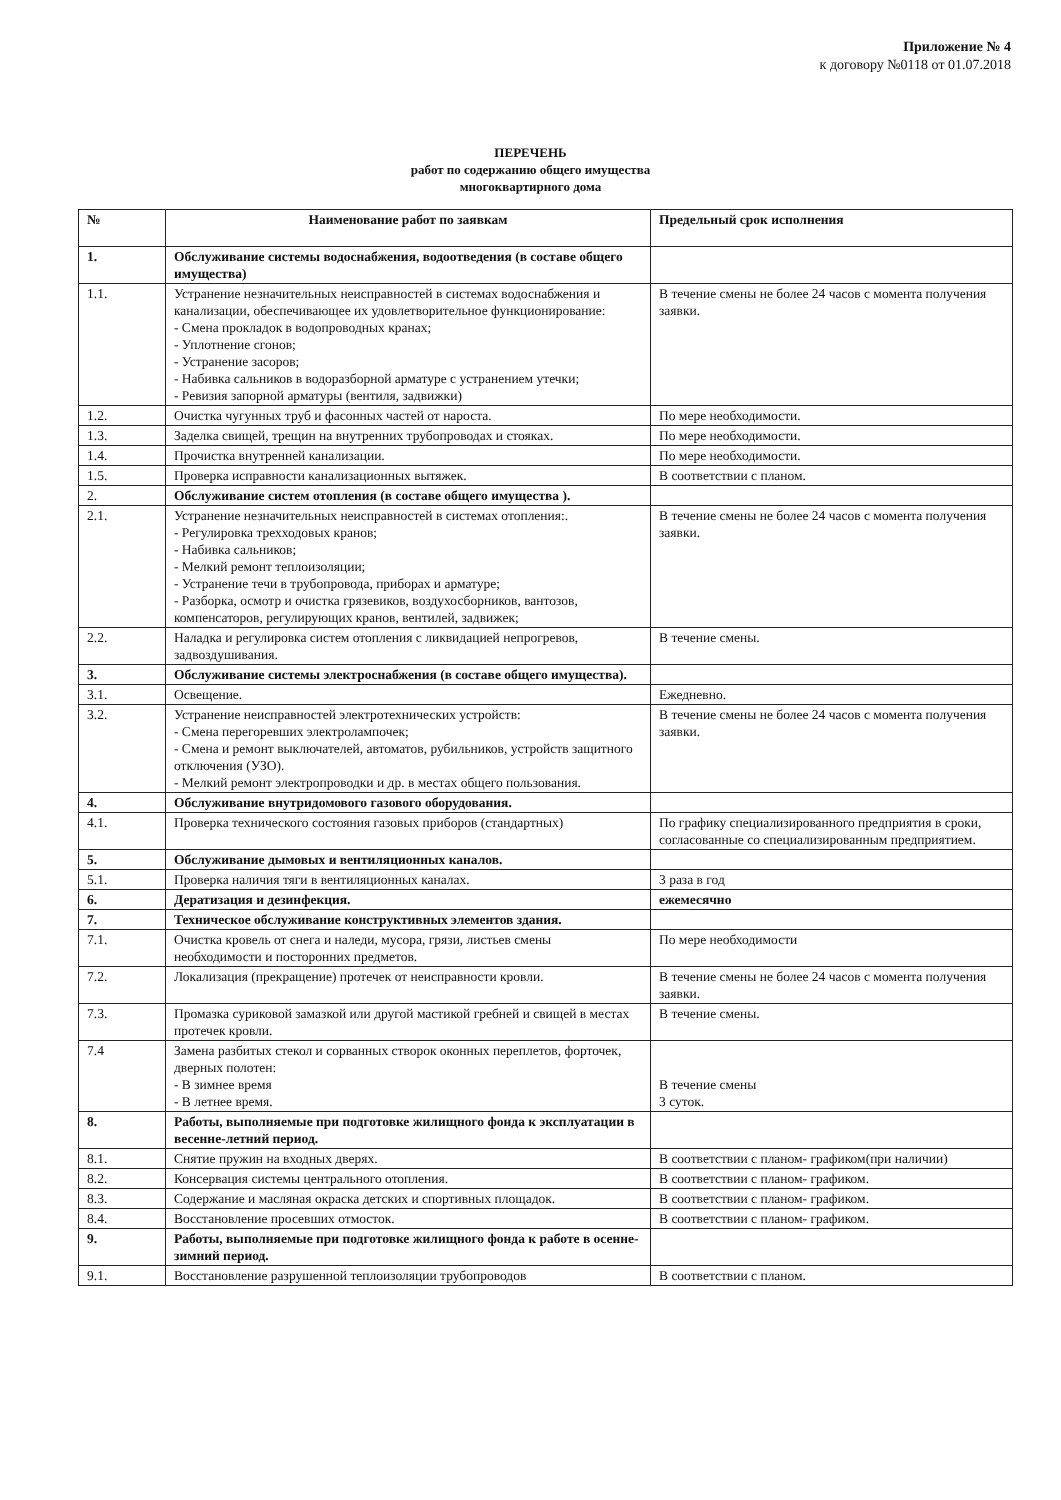Приложение № 4
к договору №0118 от 01.07.2018
ПЕРЕЧЕНЬ
работ по содержанию общего имущества
многоквартирного дома
| № | Наименование работ по заявкам | Предельный срок исполнения |
| --- | --- | --- |
| 1. | Обслуживание системы водоснабжения, водоотведения (в составе общего имущества) | |
| 1.1. | Устранение незначительных неисправностей в системах водоснабжения и канализации, обеспечивающее их удовлетворительное функционирование: - Смена прокладок в водопроводных кранах; - Уплотнение сгонов; - Устранение засоров; - Набивка сальников в водоразборной арматуре с устранением утечки; - Ревизия запорной арматуры (вентиля, задвижки) | В течение смены не более 24 часов с момента получения заявки. |
| 1.2. | Очистка чугунных труб и фасонных частей от нароста. | По мере необходимости. |
| 1.3. | Заделка свищей, трещин на внутренних трубопроводах и стояках. | По мере необходимости. |
| 1.4. | Прочистка внутренней канализации. | По мере необходимости. |
| 1.5. | Проверка исправности канализационных вытяжек. | В соответствии с планом. |
| 2. | Обслуживание систем отопления (в составе общего имущества ). | |
| 2.1. | Устранение незначительных неисправностей в системах отопления:. - Регулировка трехходовых кранов; - Набивка сальников; - Мелкий ремонт теплоизоляции; - Устранение течи в трубопровода, приборах и арматуре; - Разборка, осмотр и очистка грязевиков, воздухосборников, вантозов, компенсаторов, регулирующих кранов, вентилей, задвижек; | В течение смены не более 24 часов с момента получения заявки. |
| 2.2. | Наладка и регулировка систем отопления с ликвидацией непрогревов, задвоздушивания. | В течение смены. |
| 3. | Обслуживание системы электроснабжения (в составе общего имущества). | |
| 3.1. | Освещение. | Ежедневно. |
| 3.2. | Устранение неисправностей электротехнических устройств: - Смена перегоревших электролампочек; - Смена и ремонт выключателей, автоматов, рубильников, устройств защитного отключения (УЗО). - Мелкий ремонт электропроводки и др. в местах общего пользования. | В течение смены не более 24 часов с момента получения заявки. |
| 4. | Обслуживание внутридомового газового оборудования. | |
| 4.1. | Проверка технического состояния газовых приборов (стандартных) | По графику специализированного предприятия в сроки, согласованные со специализированным предприятием. |
| 5. | Обслуживание дымовых и вентиляционных каналов. | |
| 5.1. | Проверка наличия тяги в вентиляционных каналах. | 3 раза в год |
| 6. | Дератизация и дезинфекция. | ежемесячно |
| 7. | Техническое обслуживание конструктивных элементов здания. | |
| 7.1. | Очистка кровель от снега и наледи, мусора, грязи, листьев смены необходимости и посторонних предметов. | По мере необходимости |
| 7.2. | Локализация (прекращение) протечек от неисправности кровли. | В течение смены не более 24 часов с момента получения заявки. |
| 7.3. | Промазка суриковой замазкой или другой мастикой гребней и свищей в местах протечек кровли. | В течение смены. |
| 7.4 | Замена разбитых стекол и сорванных створок оконных переплетов, форточек, дверных полотен: - В зимнее время - В летнее время. | В течение смены 3 суток. |
| 8. | Работы, выполняемые при подготовке жилищного фонда к эксплуатации в весенне-летний период. | |
| 8.1. | Снятие пружин на входных дверях. | В соответствии с планом- графиком(при наличии) |
| 8.2. | Консервация системы центрального отопления. | В соответствии с планом- графиком. |
| 8.3. | Содержание и масляная окраска детских и спортивных площадок. | В соответствии с планом- графиком. |
| 8.4. | Восстановление просевших отмосток. | В соответствии с планом- графиком. |
| 9. | Работы, выполняемые при подготовке жилищного фонда к работе в осенне-зимний период. | |
| 9.1. | Восстановление разрушенной теплоизоляции трубопроводов | В соответствии с планом. |